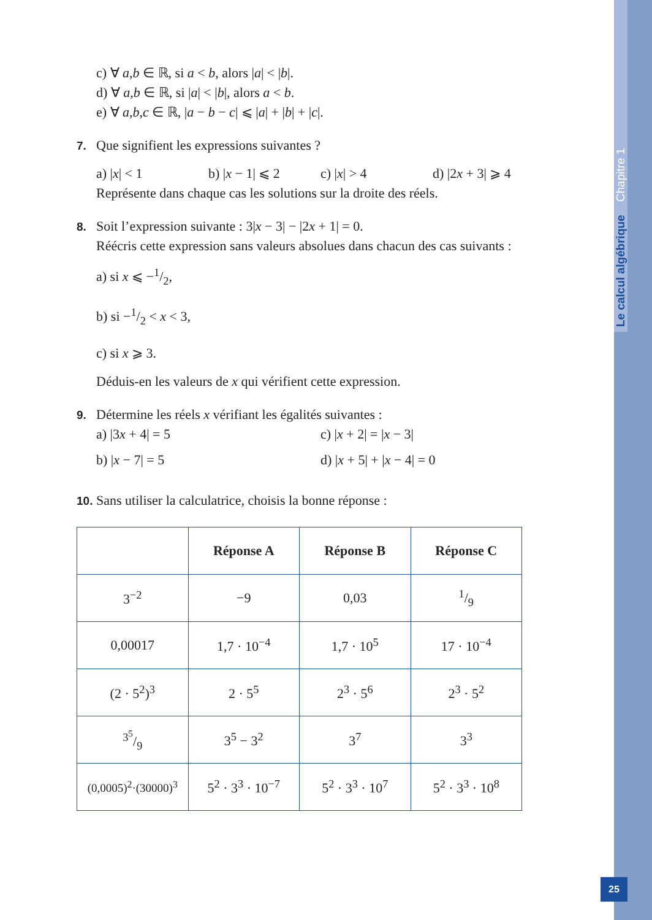Le calcul algébrique Chapitre 1
c) ∀ a,b ∈ ℝ, si a < b, alors |a| < |b|.
d) ∀ a,b ∈ ℝ, si |a| < |b|, alors a < b.
e) ∀ a,b,c ∈ ℝ, |a − b − c| ⩽ |a| + |b| + |c|.
7. Que signifient les expressions suivantes ?
a) |x| < 1 b) |x − 1| ⩽ 2 c) |x| > 4 d) |2x + 3| ⩾ 4
Représente dans chaque cas les solutions sur la droite des réels.
8. Soit l’expression suivante : 3|x − 3| − |2x + 1| = 0.
Réécris cette expression sans valeurs absolues dans chacun des cas suivants :
a) si x ⩽ −1/2,
b) si −1/2 < x < 3,
c) si x ⩾ 3.
Déduis-en les valeurs de x qui vérifient cette expression.
9. Détermine les réels x vérifiant les égalités suivantes :
a) |3x + 4| = 5 c) |x + 2| = |x − 3|
b) |x − 7| = 5 d) |x + 5| + |x − 4| = 0
10. Sans utiliser la calculatrice, choisis la bonne réponse :
| | Réponse A | Réponse B | Réponse C |
| --- | --- | --- | --- |
| 3<sup>−2</sup> | −9 | 0,03 | 1/9 |
| 0,00017 | 1,7 · 10<sup>−4</sup> | 1,7 · 10<sup>5</sup> | 17 · 10<sup>−4</sup> |
| (2 · 5<sup>2</sup>)<sup>3</sup> | 2 · 5<sup>5</sup> | 2<sup>3</sup> · 5<sup>6</sup> | 2<sup>3</sup> · 5<sup>2</sup> |
| 3<sup>5</sup>/9 | 3<sup>5</sup> − 3<sup>2</sup> | 3<sup>7</sup> | 3<sup>3</sup> |
| (0,0005)<sup>2</sup>·(30000)<sup>3</sup> | 5<sup>2</sup> · 3<sup>3</sup> · 10<sup>−7</sup> | 5<sup>2</sup> · 3<sup>3</sup> · 10<sup>7</sup> | 5<sup>2</sup> · 3<sup>3</sup> · 10<sup>8</sup> |
25